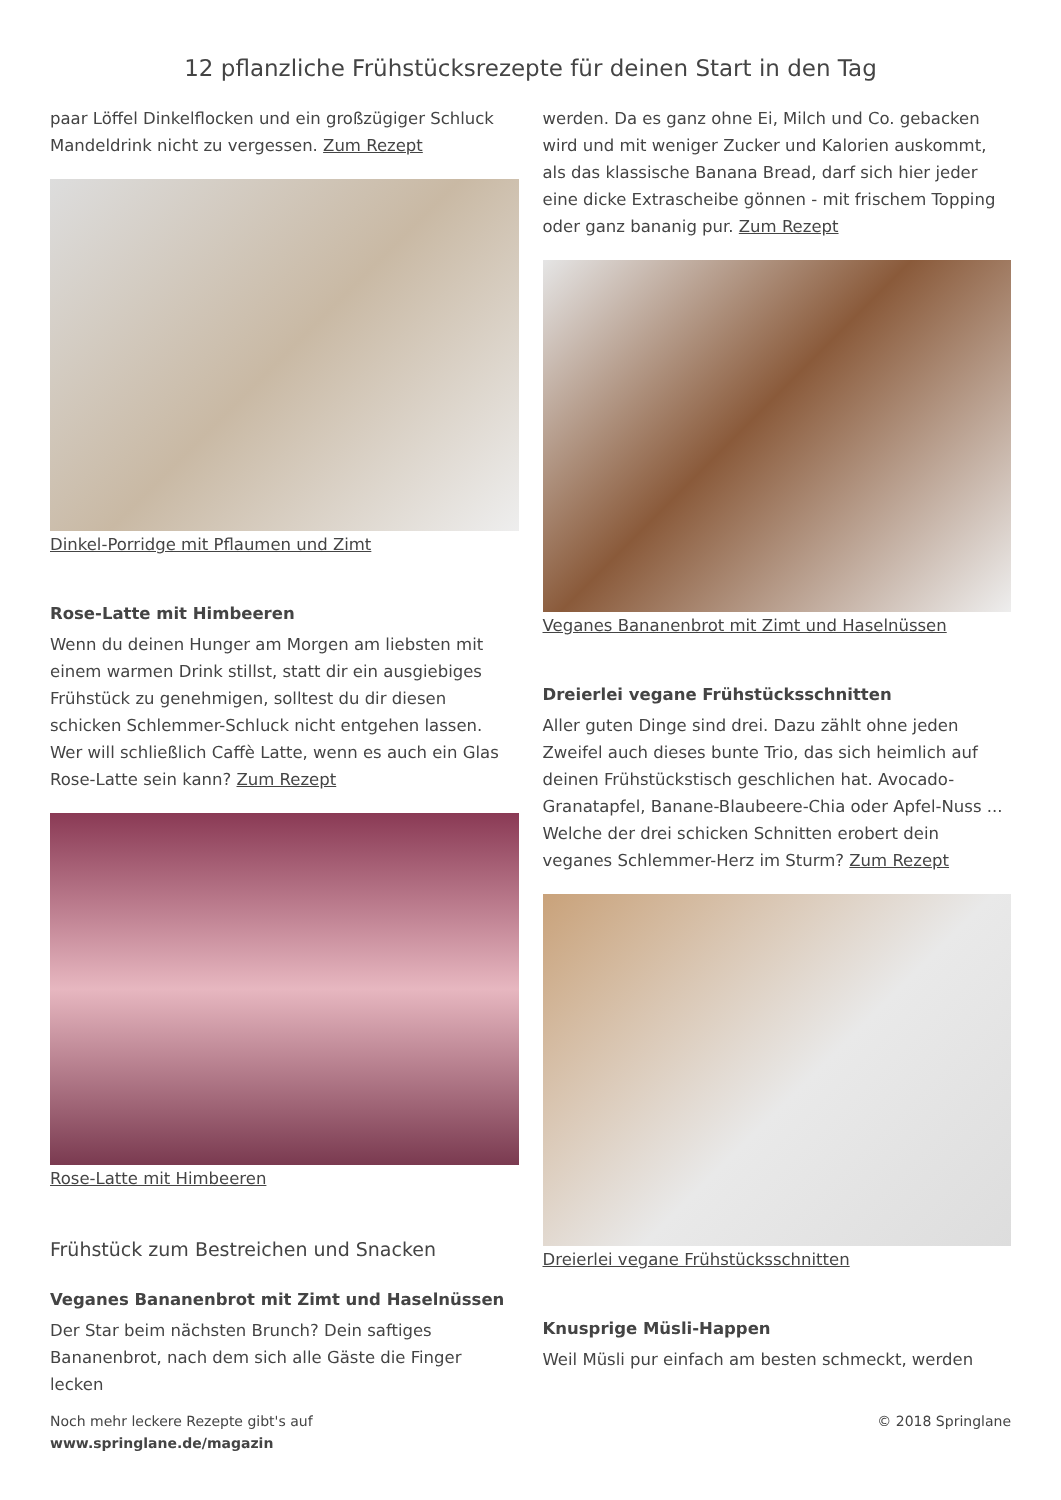12 pflanzliche Frühstücksrezepte für deinen Start in den Tag
paar Löffel Dinkelflocken und ein großzügiger Schluck Mandeldrink nicht zu vergessen. Zum Rezept
Dinkel-Porridge mit Pflaumen und Zimt
Rose-Latte mit Himbeeren
Wenn du deinen Hunger am Morgen am liebsten mit einem warmen Drink stillst, statt dir ein ausgiebiges Frühstück zu genehmigen, solltest du dir diesen schicken Schlemmer-Schluck nicht entgehen lassen. Wer will schließlich Caffè Latte, wenn es auch ein Glas Rose-Latte sein kann? Zum Rezept
Rose-Latte mit Himbeeren
Frühstück zum Bestreichen und Snacken
Veganes Bananenbrot mit Zimt und Haselnüssen
Der Star beim nächsten Brunch? Dein saftiges Bananenbrot, nach dem sich alle Gäste die Finger lecken
werden. Da es ganz ohne Ei, Milch und Co. gebacken wird und mit weniger Zucker und Kalorien auskommt, als das klassische Banana Bread, darf sich hier jeder eine dicke Extrascheibe gönnen - mit frischem Topping oder ganz bananig pur. Zum Rezept
Veganes Bananenbrot mit Zimt und Haselnüssen
Dreierlei vegane Frühstücksschnitten
Aller guten Dinge sind drei. Dazu zählt ohne jeden Zweifel auch dieses bunte Trio, das sich heimlich auf deinen Frühstückstisch geschlichen hat. Avocado-Granatapfel, Banane-Blaubeere-Chia oder Apfel-Nuss ... Welche der drei schicken Schnitten erobert dein veganes Schlemmer-Herz im Sturm? Zum Rezept
Dreierlei vegane Frühstücksschnitten
Knusprige Müsli-Happen
Weil Müsli pur einfach am besten schmeckt, werden
Noch mehr leckere Rezepte gibt's auf
www.springlane.de/magazin
© 2018 Springlane